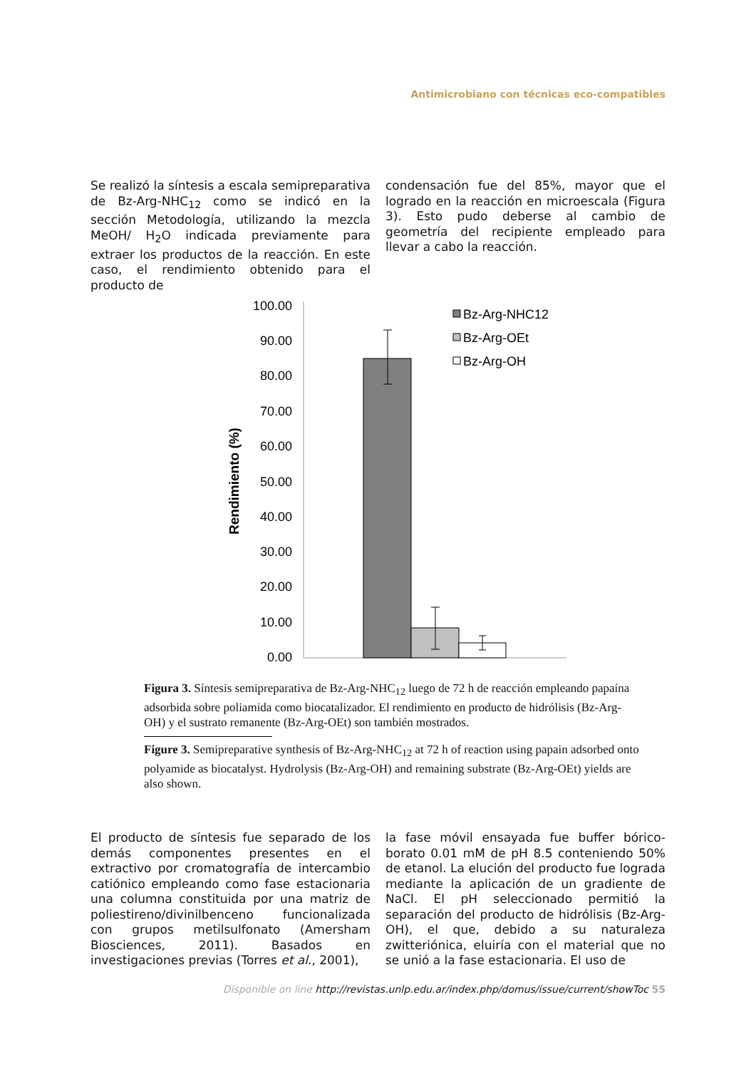Antimicrobiano con técnicas eco-compatibles
Se realizó la síntesis a escala semipreparativa de Bz-Arg-NHC<sub>12</sub> como se indicó en la sección Metodología, utilizando la mezcla MeOH/ H<sub>2</sub>O indicada previamente para extraer los productos de la reacción. En este caso, el rendimiento obtenido para el producto de
condensación fue del 85%, mayor que el logrado en la reacción en microescala (Figura 3). Esto pudo deberse al cambio de geometría del recipiente empleado para llevar a cabo la reacción.
Rendimiento (%)
100.00
90.00
80.00
70.00
60.00
50.00
40.00
30.00
20.00
10.00
0.00
Bz-Arg-NHC12
Bz-Arg-OEt
Bz-Arg-OH
Figura 3. Síntesis semipreparativa de Bz-Arg-NHC<sub>12</sub> luego de 72 h de reacción empleando papaína adsorbida sobre poliamida como biocatalizador. El rendimiento en producto de hidrólisis (Bz-Arg-OH) y el sustrato remanente (Bz-Arg-OEt) son también mostrados.
Figure 3. Semipreparative synthesis of Bz-Arg-NHC<sub>12</sub> at 72 h of reaction using papain adsorbed onto polyamide as biocatalyst. Hydrolysis (Bz-Arg-OH) and remaining substrate (Bz-Arg-OEt) yields are also shown.
El producto de síntesis fue separado de los demás componentes presentes en el extractivo por cromatografía de intercambio catiónico empleando como fase estacionaria una columna constituida por una matriz de poliestireno/divinilbenceno funcionalizada con grupos metilsulfonato (Amersham Biosciences, 2011). Basados en investigaciones previas (Torres et al., 2001),
la fase móvil ensayada fue buffer bórico-borato 0.01 mM de pH 8.5 conteniendo 50% de etanol. La elución del producto fue lograda mediante la aplicación de un gradiente de NaCl. El pH seleccionado permitió la separación del producto de hidrólisis (Bz-Arg-OH), el que, debido a su naturaleza zwitteriónica, eluiría con el material que no se unió a la fase estacionaria. El uso de
Disponible on line http://revistas.unlp.edu.ar/index.php/domus/issue/current/showToc 55